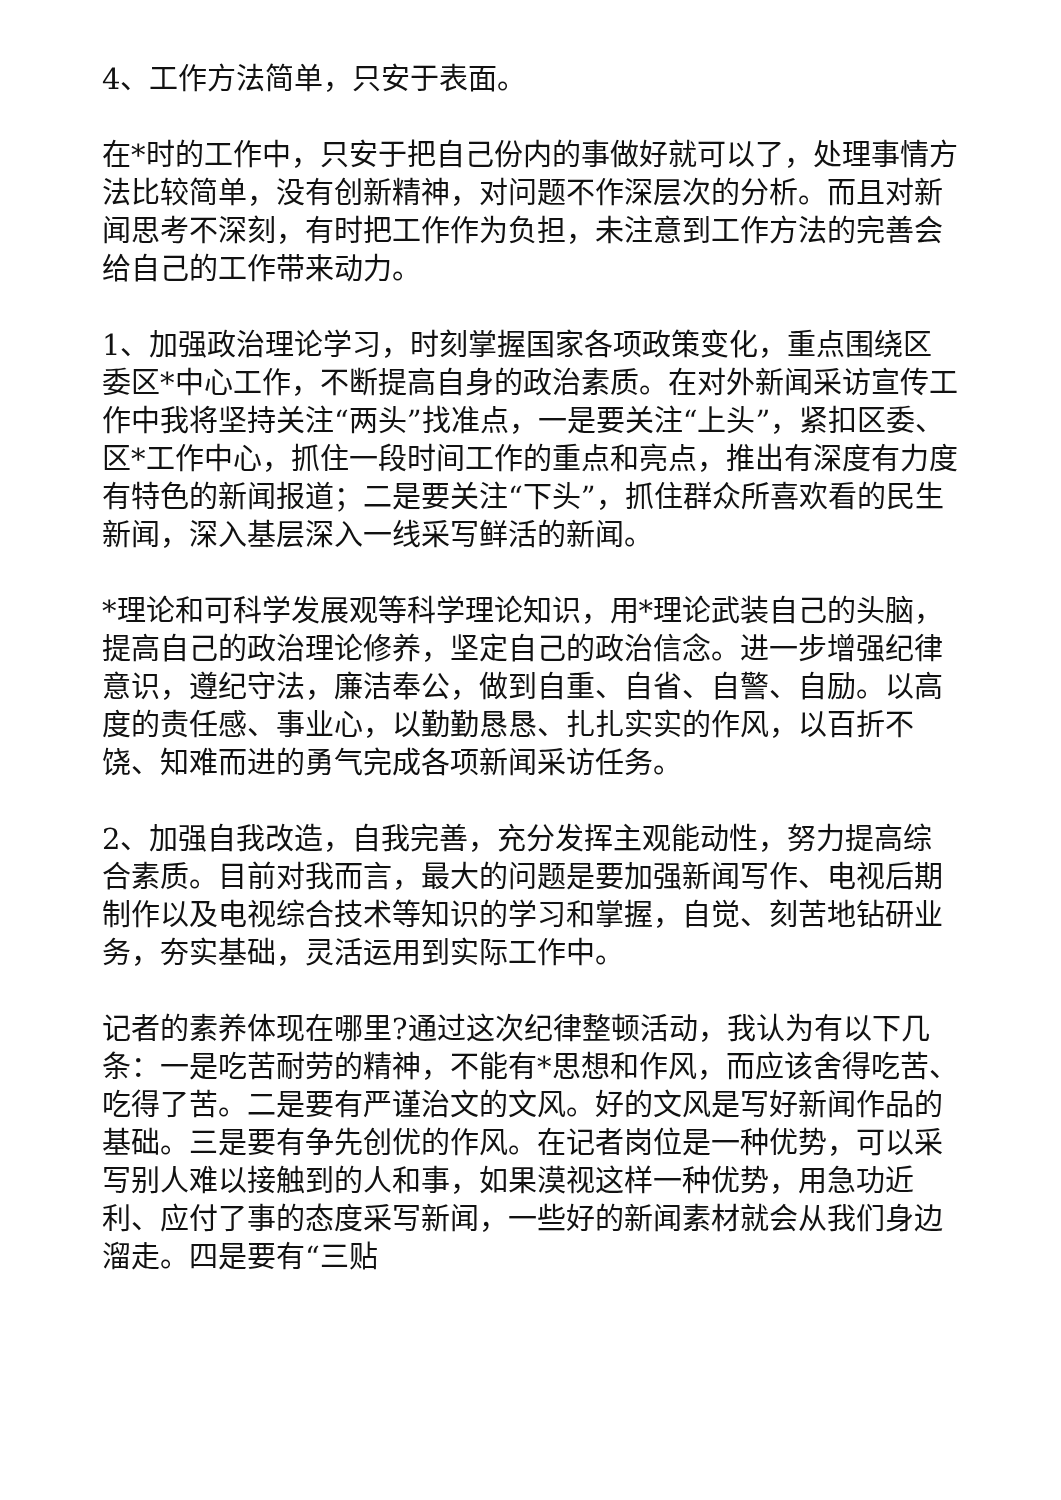4、工作方法简单，只安于表面。
在*时的工作中，只安于把自己份内的事做好就可以了，处理事情方法比较简单，没有创新精神，对问题不作深层次的分析。而且对新闻思考不深刻，有时把工作作为负担，未注意到工作方法的完善会给自己的工作带来动力。
1、加强政治理论学习，时刻掌握国家各项政策变化，重点围绕区委区*中心工作，不断提高自身的政治素质。在对外新闻采访宣传工作中我将坚持关注“两头”找准点，一是要关注“上头”，紧扣区委、区*工作中心，抓住一段时间工作的重点和亮点，推出有深度有力度有特色的新闻报道；二是要关注“下头”，抓住群众所喜欢看的民生新闻，深入基层深入一线采写鲜活的新闻。
*理论和可科学发展观等科学理论知识，用*理论武装自己的头脑，提高自己的政治理论修养，坚定自己的政治信念。进一步增强纪律意识，遵纪守法，廉洁奉公，做到自重、自省、自警、自励。以高度的责任感、事业心，以勤勤恳恳、扎扎实实的作风，以百折不饶、知难而进的勇气完成各项新闻采访任务。
2、加强自我改造，自我完善，充分发挥主观能动性，努力提高综合素质。目前对我而言，最大的问题是要加强新闻写作、电视后期制作以及电视综合技术等知识的学习和掌握，自觉、刻苦地钻研业务，夯实基础，灵活运用到实际工作中。
记者的素养体现在哪里?通过这次纪律整顿活动，我认为有以下几条：一是吃苦耐劳的精神，不能有*思想和作风，而应该舍得吃苦、吃得了苦。二是要有严谨治文的文风。好的文风是写好新闻作品的基础。三是要有争先创优的作风。在记者岗位是一种优势，可以采写别人难以接触到的人和事，如果漠视这样一种优势，用急功近利、应付了事的态度采写新闻，一些好的新闻素材就会从我们身边溜走。四是要有“三贴